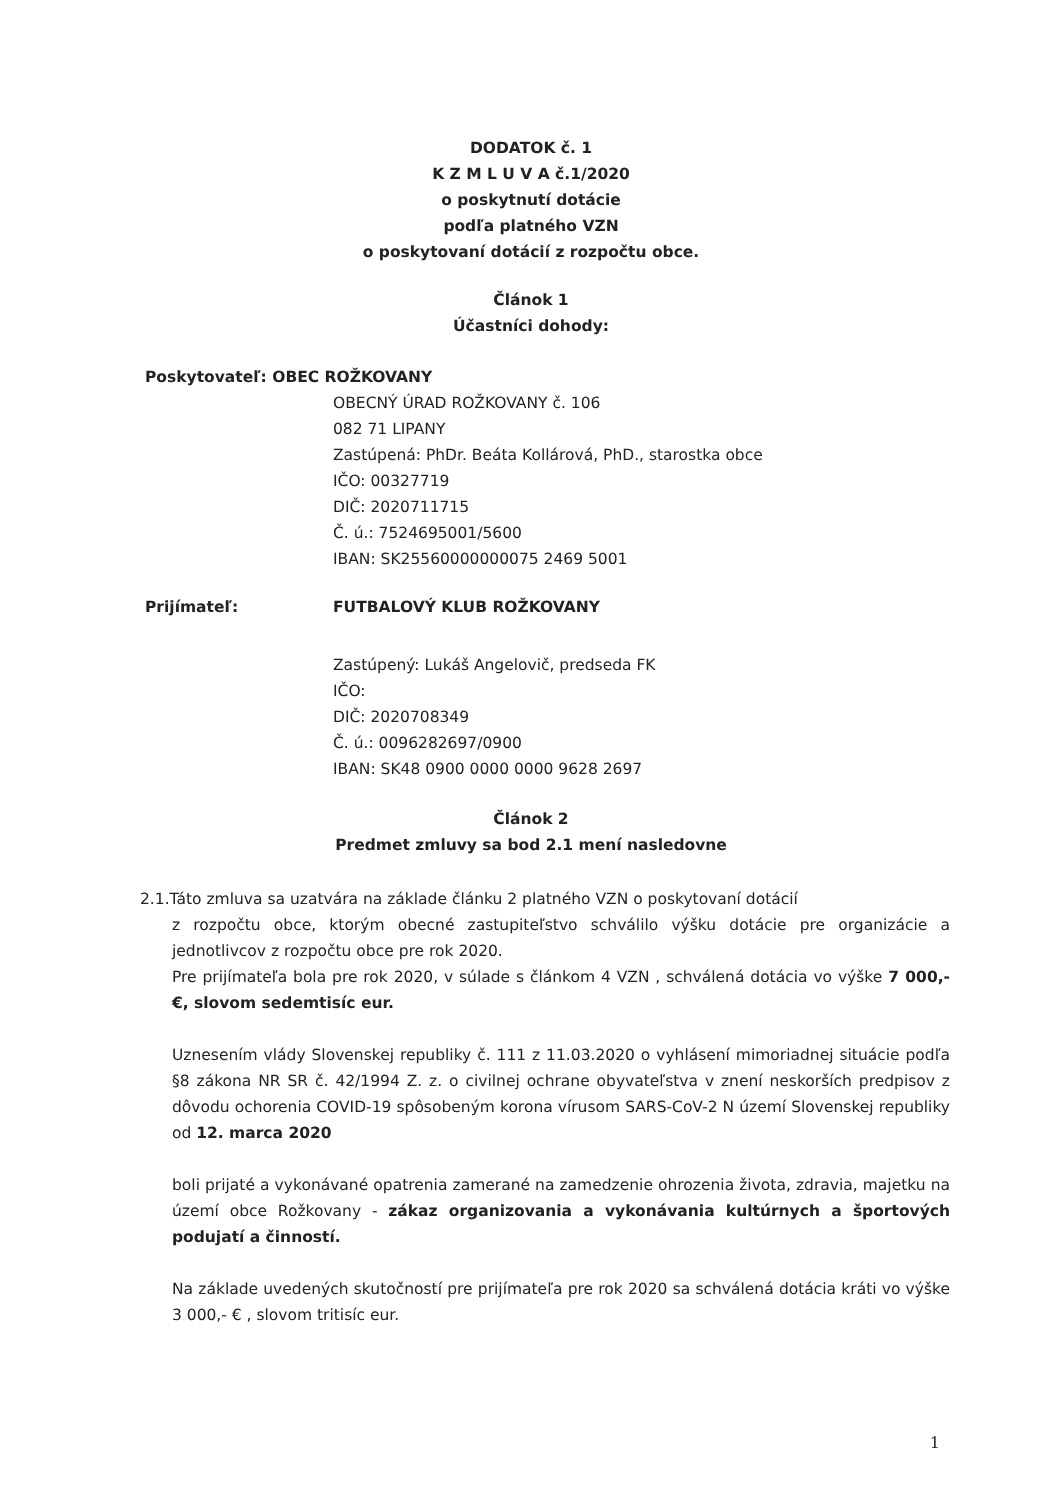DODATOK č. 1
K Z M L U V A č.1/2020
o poskytnutí dotácie
podľa platného VZN
o poskytovaní dotácií z rozpočtu obce.
Článok 1
Účastníci dohody:
Poskytovateľ: OBEC ROŽKOVANY
OBECNÝ ÚRAD ROŽKOVANY č. 106
082 71 LIPANY
Zastúpená: PhDr. Beáta Kollárová, PhD., starostka obce
IČO: 00327719
DIČ: 2020711715
Č. ú.: 7524695001/5600
IBAN: SK25560000000075 2469 5001
Prijímateľ: FUTBALOVÝ KLUB ROŽKOVANY
Zastúpený: Lukáš Angelovič, predseda FK
IČO:
DIČ: 2020708349
Č. ú.: 0096282697/0900
IBAN: SK48 0900 0000 0000 9628 2697
Článok 2
Predmet zmluvy sa bod 2.1 mení nasledovne
2.1.Táto zmluva sa uzatvára na základe článku 2 platného VZN o poskytovaní dotácií
z rozpočtu obce, ktorým obecné zastupiteľstvo schválilo výšku dotácie pre organizácie a jednotlivcov z rozpočtu obce pre rok 2020.
Pre prijímateľa bola pre rok 2020, v súlade s článkom 4 VZN , schválená dotácia vo výške 7 000,- €, slovom sedemtisíc eur.
Uznesením vlády Slovenskej republiky č. 111 z 11.03.2020 o vyhlásení mimoriadnej situácie podľa §8 zákona NR SR č. 42/1994 Z. z. o civilnej ochrane obyvateľstva v znení neskorších predpisov z dôvodu ochorenia COVID-19 spôsobeným korona vírusom SARS-CoV-2 N území Slovenskej republiky od 12. marca 2020
boli prijaté a vykonávané opatrenia zamerané na zamedzenie ohrozenia života, zdravia, majetku na území obce Rožkovany - zákaz organizovania a vykonávania kultúrnych a športových podujatí a činností.
Na základe uvedených skutočností pre prijímateľa pre rok 2020 sa schválená dotácia kráti vo výške 3 000,- € , slovom tritisíc eur.
1